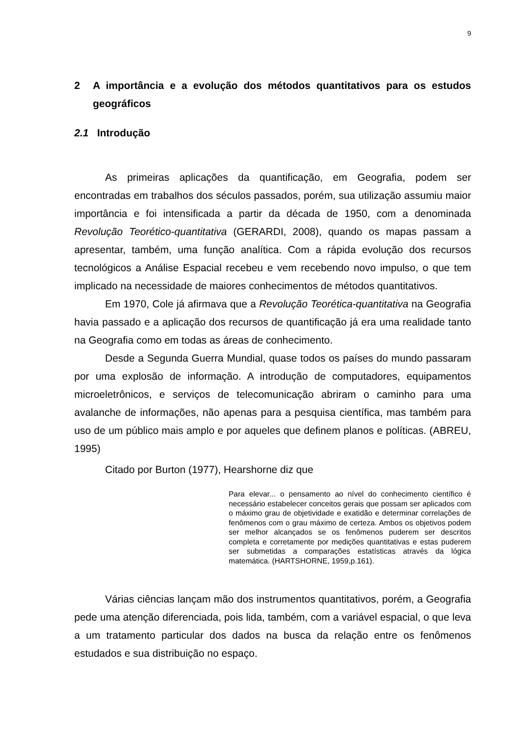9
2 A importância e a evolução dos métodos quantitativos para os estudos geográficos
2.1 Introdução
As primeiras aplicações da quantificação, em Geografia, podem ser encontradas em trabalhos dos séculos passados, porém, sua utilização assumiu maior importância e foi intensificada a partir da década de 1950, com a denominada Revolução Teorético-quantitativa (GERARDI, 2008), quando os mapas passam a apresentar, também, uma função analítica. Com a rápida evolução dos recursos tecnológicos a Análise Espacial recebeu e vem recebendo novo impulso, o que tem implicado na necessidade de maiores conhecimentos de métodos quantitativos.
Em 1970, Cole já afirmava que a Revolução Teorética-quantitativa na Geografia havia passado e a aplicação dos recursos de quantificação já era uma realidade tanto na Geografia como em todas as áreas de conhecimento.
Desde a Segunda Guerra Mundial, quase todos os países do mundo passaram por uma explosão de informação. A introdução de computadores, equipamentos microeletrônicos, e serviços de telecomunicação abriram o caminho para uma avalanche de informações, não apenas para a pesquisa científica, mas também para uso de um público mais amplo e por aqueles que definem planos e políticas. (ABREU, 1995)
Citado por Burton (1977), Hearshorne diz que
Para elevar... o pensamento ao nível do conhecimento científico é necessário estabelecer conceitos gerais que possam ser aplicados com o máximo grau de objetividade e exatidão e determinar correlações de fenômenos com o grau máximo de certeza. Ambos os objetivos podem ser melhor alcançados se os fenômenos puderem ser descritos completa e corretamente por medições quantitativas e estas puderem ser submetidas a comparações estatísticas através da lógica matemática. (HARTSHORNE, 1959,p.161).
Várias ciências lançam mão dos instrumentos quantitativos, porém, a Geografia pede uma atenção diferenciada, pois lida, também, com a variável espacial, o que leva a um tratamento particular dos dados na busca da relação entre os fenômenos estudados e sua distribuição no espaço.